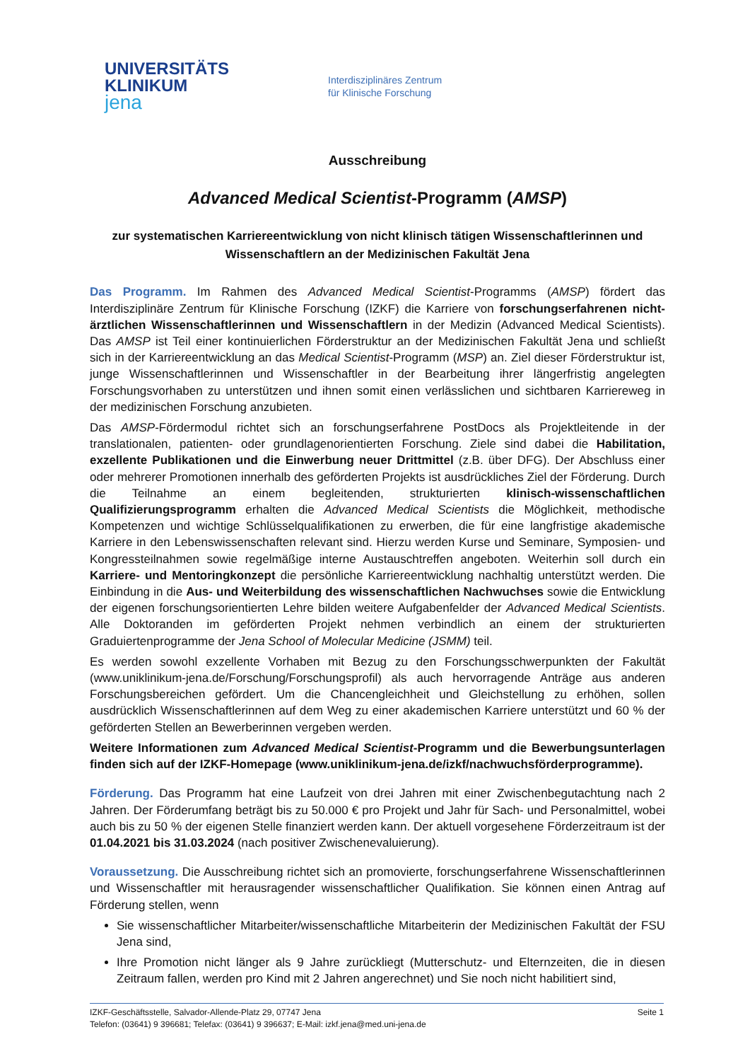UNIVERSITÄTS
KLINIKUM
jena
Interdisziplinäres Zentrum
für Klinische Forschung
Ausschreibung
Advanced Medical Scientist-Programm (AMSP)
zur systematischen Karriereentwicklung von nicht klinisch tätigen Wissenschaftlerinnen und Wissenschaftlern an der Medizinischen Fakultät Jena
Das Programm. Im Rahmen des Advanced Medical Scientist-Programms (AMSP) fördert das Interdisziplinäre Zentrum für Klinische Forschung (IZKF) die Karriere von forschungserfahrenen nicht-ärztlichen Wissenschaftlerinnen und Wissenschaftlern in der Medizin (Advanced Medical Scientists). Das AMSP ist Teil einer kontinuierlichen Förderstruktur an der Medizinischen Fakultät Jena und schließt sich in der Karriereentwicklung an das Medical Scientist-Programm (MSP) an. Ziel dieser Förderstruktur ist, junge Wissenschaftlerinnen und Wissenschaftler in der Bearbeitung ihrer längerfristig angelegten Forschungsvorhaben zu unterstützen und ihnen somit einen verlässlichen und sichtbaren Karriereweg in der medizinischen Forschung anzubieten.
Das AMSP-Fördermodul richtet sich an forschungserfahrene PostDocs als Projektleitende in der translationalen, patienten- oder grundlagenorientierten Forschung. Ziele sind dabei die Habilitation, exzellente Publikationen und die Einwerbung neuer Drittmittel (z.B. über DFG). Der Abschluss einer oder mehrerer Promotionen innerhalb des geförderten Projekts ist ausdrückliches Ziel der Förderung. Durch die Teilnahme an einem begleitenden, strukturierten klinisch-wissenschaftlichen Qualifizierungsprogramm erhalten die Advanced Medical Scientists die Möglichkeit, methodische Kompetenzen und wichtige Schlüsselqualifikationen zu erwerben, die für eine langfristige akademische Karriere in den Lebenswissenschaften relevant sind. Hierzu werden Kurse und Seminare, Symposien- und Kongressteilnahmen sowie regelmäßige interne Austauschtreffen angeboten. Weiterhin soll durch ein Karriere- und Mentoringkonzept die persönliche Karriereentwicklung nachhaltig unterstützt werden. Die Einbindung in die Aus- und Weiterbildung des wissenschaftlichen Nachwuchses sowie die Entwicklung der eigenen forschungsorientierten Lehre bilden weitere Aufgabenfelder der Advanced Medical Scientists. Alle Doktoranden im geförderten Projekt nehmen verbindlich an einem der strukturierten Graduiertenprogramme der Jena School of Molecular Medicine (JSMM) teil.
Es werden sowohl exzellente Vorhaben mit Bezug zu den Forschungsschwerpunkten der Fakultät (www.uniklinikum-jena.de/Forschung/Forschungsprofil) als auch hervorragende Anträge aus anderen Forschungsbereichen gefördert. Um die Chancengleichheit und Gleichstellung zu erhöhen, sollen ausdrücklich Wissenschaftlerinnen auf dem Weg zu einer akademischen Karriere unterstützt und 60 % der geförderten Stellen an Bewerberinnen vergeben werden.
Weitere Informationen zum Advanced Medical Scientist-Programm und die Bewerbungsunterlagen finden sich auf der IZKF-Homepage (www.uniklinikum-jena.de/izkf/nachwuchsförderprogramme).
Förderung. Das Programm hat eine Laufzeit von drei Jahren mit einer Zwischenbegutachtung nach 2 Jahren. Der Förderumfang beträgt bis zu 50.000 € pro Projekt und Jahr für Sach- und Personalmittel, wobei auch bis zu 50 % der eigenen Stelle finanziert werden kann. Der aktuell vorgesehene Förderzeitraum ist der 01.04.2021 bis 31.03.2024 (nach positiver Zwischenevaluierung).
Voraussetzung. Die Ausschreibung richtet sich an promovierte, forschungserfahrene Wissenschaftlerinnen und Wissenschaftler mit herausragender wissenschaftlicher Qualifikation. Sie können einen Antrag auf Förderung stellen, wenn
Sie wissenschaftlicher Mitarbeiter/wissenschaftliche Mitarbeiterin der Medizinischen Fakultät der FSU Jena sind,
Ihre Promotion nicht länger als 9 Jahre zurückliegt (Mutterschutz- und Elternzeiten, die in diesen Zeitraum fallen, werden pro Kind mit 2 Jahren angerechnet) und Sie noch nicht habilitiert sind,
IZKF-Geschäftsstelle, Salvador-Allende-Platz 29, 07747 Jena Seite 1
Telefon: (03641) 9 396681; Telefax: (03641) 9 396637; E-Mail: izkf.jena@med.uni-jena.de